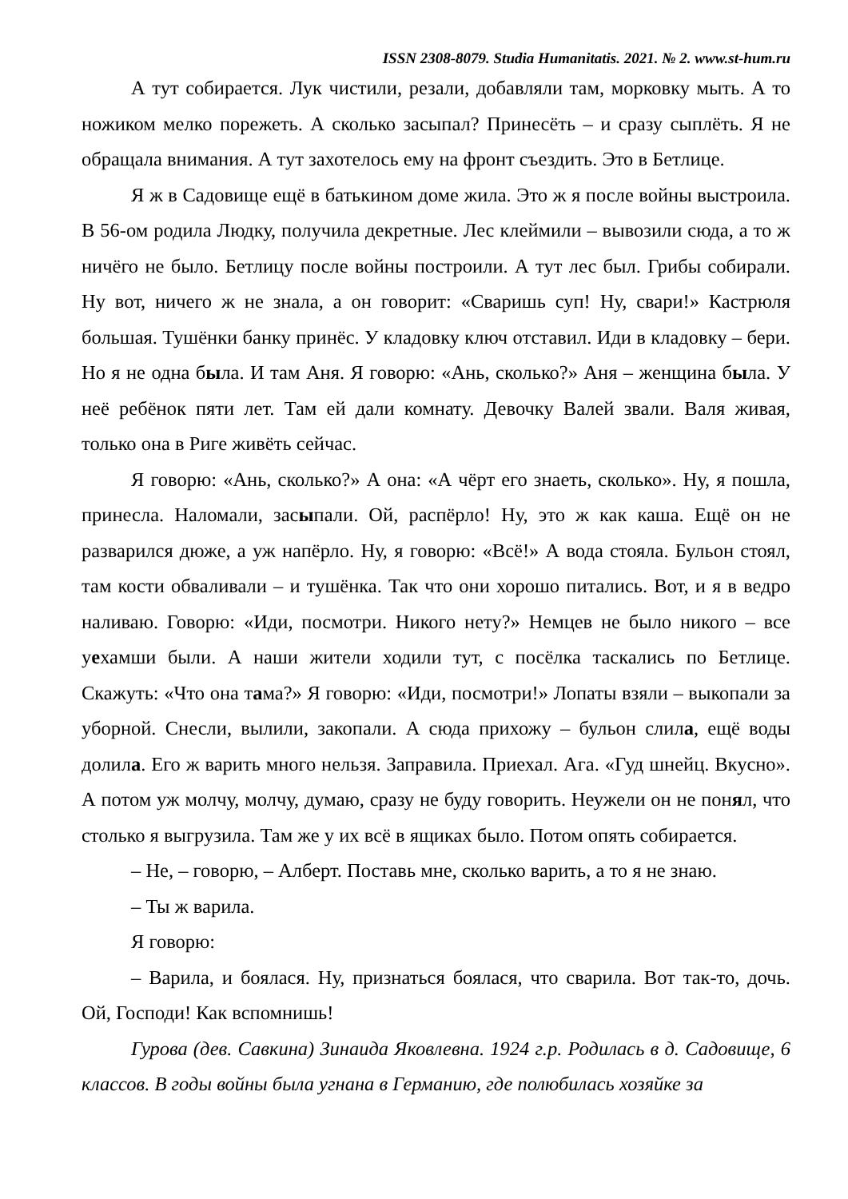ISSN 2308-8079. Studia Humanitatis. 2021. № 2. www.st-hum.ru
А тут собирается. Лук чистили, резали, добавляли там, морковку мыть. А то ножиком мелко порежеть. А сколько засыпал? Принесёть – и сразу сыплёть. Я не обращала внимания. А тут захотелось ему на фронт съездить. Это в Бетлице.
Я ж в Садовище ещё в батькином доме жила. Это ж я после войны выстроила. В 56-ом родила Людку, получила декретные. Лес клеймили – вывозили сюда, а то ж ничёго не было. Бетлицу после войны построили. А тут лес был. Грибы собирали. Ну вот, ничего ж не знала, а он говорит: «Сваришь суп! Ну, свари!» Кастрюля большая. Тушёнки банку принёс. У кладовку ключ отставил. Иди в кладовку – бери. Но я не одна была. И там Аня. Я говорю: «Ань, сколько?» Аня – женщина была. У неё ребёнок пяти лет. Там ей дали комнату. Девочку Валей звали. Валя живая, только она в Риге живёть сейчас.
Я говорю: «Ань, сколько?» А она: «А чёрт его знаеть, сколько». Ну, я пошла, принесла. Наломали, засыпали. Ой, распёрло! Ну, это ж как каша. Ещё он не разварился дюже, а уж напёрло. Ну, я говорю: «Всё!» А вода стояла. Бульон стоял, там кости обваливали – и тушёнка. Так что они хорошо питались. Вот, и я в ведро наливаю. Говорю: «Иди, посмотри. Никого нету?» Немцев не было никого – все уехамши были. А наши жители ходили тут, с посёлка таскались по Бетлице. Скажуть: «Что она тама?» Я говорю: «Иди, посмотри!» Лопаты взяли – выкопали за уборной. Снесли, вылили, закопали. А сюда прихожу – бульон слила, ещё воды долила. Его ж варить много нельзя. Заправила. Приехал. Ага. «Гуд шнейц. Вкусно». А потом уж молчу, молчу, думаю, сразу не буду говорить. Неужели он не понял, что столько я выгрузила. Там же у их всё в ящиках было. Потом опять собирается.
– Не, – говорю, – Алберт. Поставь мне, сколько варить, а то я не знаю.
– Ты ж варила.
Я говорю:
– Варила, и боялася. Ну, признаться боялася, что сварила. Вот так-то, дочь. Ой, Господи! Как вспомнишь!
Гурова (дев. Савкина) Зинаида Яковлевна. 1924 г.р. Родилась в д. Садовище, 6 классов. В годы войны была угнана в Германию, где полюбилась хозяйке за